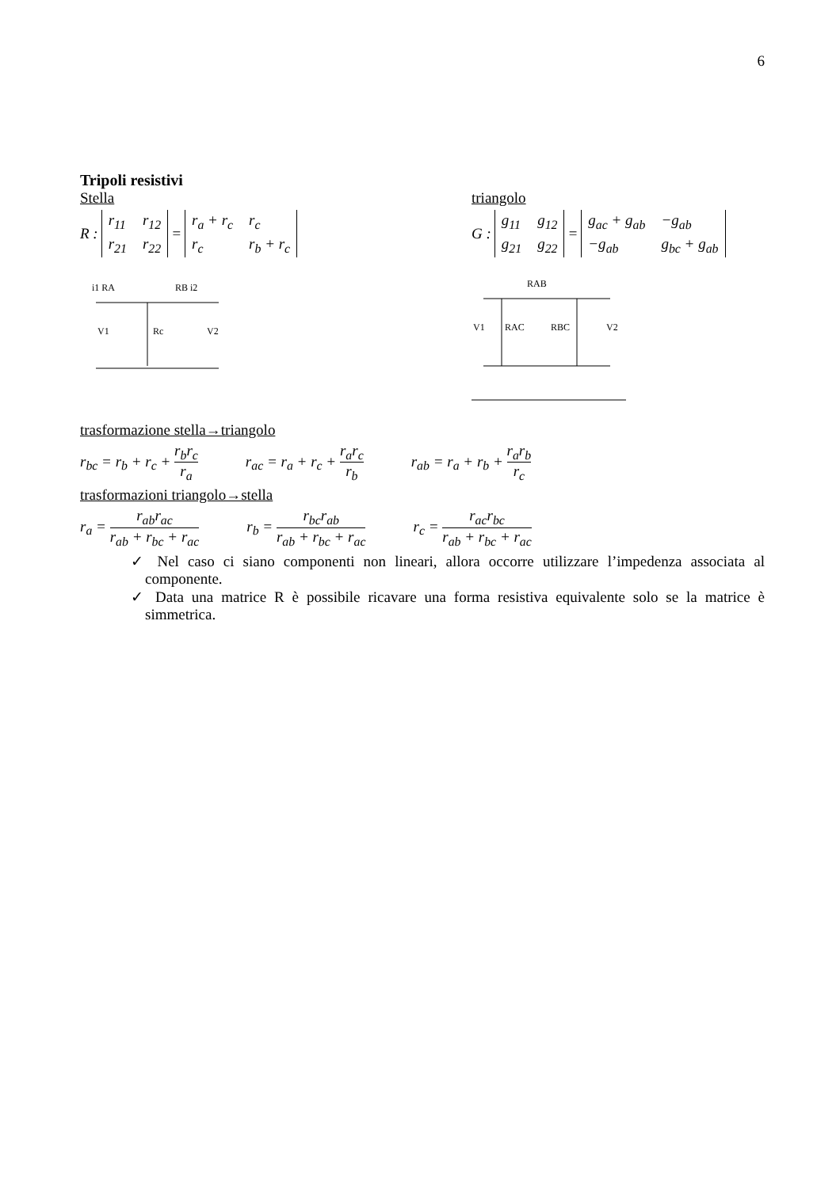6
Tripoli resistivi
Stella
R : r<sub>11</sub> r<sub>12</sub> r<sub>21</sub> r<sub>22</sub> = r<sub>a</sub> + r<sub>c</sub> r<sub>c</sub> r<sub>c</sub> r<sub>b</sub> + r<sub>c</sub>
i1 RA
RB i2
V1
Rc
V2
triangolo
G : g<sub>11</sub> g<sub>12</sub> g<sub>21</sub> g<sub>22</sub> = g<sub>ac</sub> + g<sub>ab</sub> −g<sub>ab</sub> −g<sub>ab</sub> g<sub>bc</sub> + g<sub>ab</sub>
RAB
V1
RAC
RBC
V2
trasformazione stella→triangolo
r<sub>bc</sub> = r<sub>b</sub> + r<sub>c</sub> + r<sub>b</sub>r<sub>c</sub> r<sub>a</sub> r<sub>ac</sub> = r<sub>a</sub> + r<sub>c</sub> + r<sub>a</sub>r<sub>c</sub> r<sub>b</sub> r<sub>ab</sub> = r<sub>a</sub> + r<sub>b</sub> + r<sub>a</sub>r<sub>b</sub> r<sub>c</sub>
trasformazioni triangolo→stella
r<sub>a</sub> = r<sub>ab</sub>r<sub>ac</sub> r<sub>ab</sub> + r<sub>bc</sub> + r<sub>ac</sub> r<sub>b</sub> = r<sub>bc</sub>r<sub>ab</sub> r<sub>ab</sub> + r<sub>bc</sub> + r<sub>ac</sub> r<sub>c</sub> = r<sub>ac</sub>r<sub>bc</sub> r<sub>ab</sub> + r<sub>bc</sub> + r<sub>ac</sub>
✓ Nel caso ci siano componenti non lineari, allora occorre utilizzare l’impedenza associata al componente.
✓ Data una matrice R è possibile ricavare una forma resistiva equivalente solo se la matrice è simmetrica.